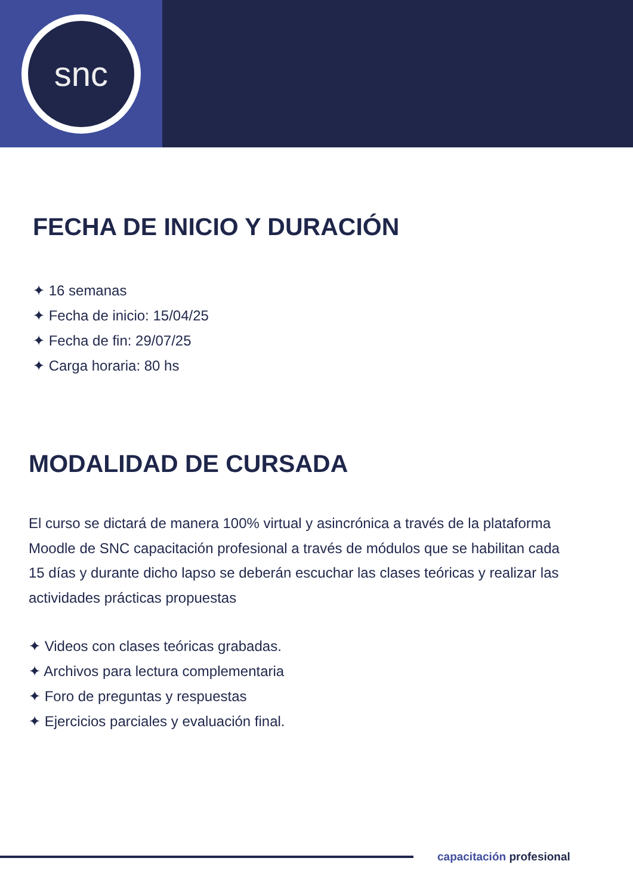snc
FECHA DE INICIO Y DURACIÓN
✦ 16 semanas
✦ Fecha de inicio: 15/04/25
✦ Fecha de fin: 29/07/25
✦ Carga horaria: 80 hs
MODALIDAD DE CURSADA
El curso se dictará de manera 100% virtual y asincrónica a través de la plataforma Moodle de SNC capacitación profesional a través de módulos que se habilitan cada 15 días y durante dicho lapso se deberán escuchar las clases teóricas y realizar las actividades prácticas propuestas
✦ Videos con clases teóricas grabadas.
✦ Archivos para lectura complementaria
✦ Foro de preguntas y respuestas
✦ Ejercicios parciales y evaluación final.
capacitación profesional